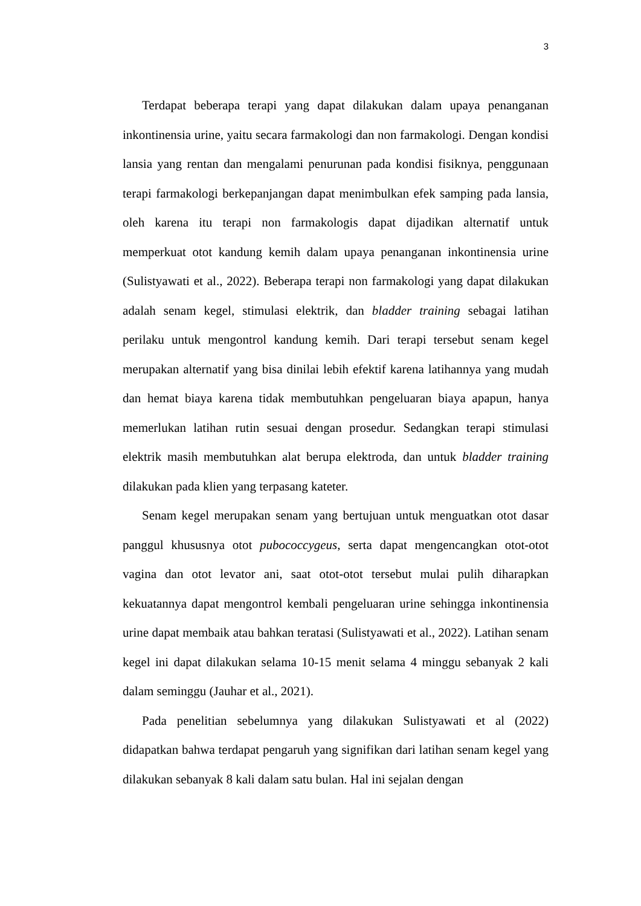3
Terdapat beberapa terapi yang dapat dilakukan dalam upaya penanganan inkontinensia urine, yaitu secara farmakologi dan non farmakologi. Dengan kondisi lansia yang rentan dan mengalami penurunan pada kondisi fisiknya, penggunaan terapi farmakologi berkepanjangan dapat menimbulkan efek samping pada lansia, oleh karena itu terapi non farmakologis dapat dijadikan alternatif untuk memperkuat otot kandung kemih dalam upaya penanganan inkontinensia urine (Sulistyawati et al., 2022). Beberapa terapi non farmakologi yang dapat dilakukan adalah senam kegel, stimulasi elektrik, dan bladder training sebagai latihan perilaku untuk mengontrol kandung kemih. Dari terapi tersebut senam kegel merupakan alternatif yang bisa dinilai lebih efektif karena latihannya yang mudah dan hemat biaya karena tidak membutuhkan pengeluaran biaya apapun, hanya memerlukan latihan rutin sesuai dengan prosedur. Sedangkan terapi stimulasi elektrik masih membutuhkan alat berupa elektroda, dan untuk bladder training dilakukan pada klien yang terpasang kateter.
Senam kegel merupakan senam yang bertujuan untuk menguatkan otot dasar panggul khususnya otot pubococcygeus, serta dapat mengencangkan otot-otot vagina dan otot levator ani, saat otot-otot tersebut mulai pulih diharapkan kekuatannya dapat mengontrol kembali pengeluaran urine sehingga inkontinensia urine dapat membaik atau bahkan teratasi (Sulistyawati et al., 2022). Latihan senam kegel ini dapat dilakukan selama 10-15 menit selama 4 minggu sebanyak 2 kali dalam seminggu (Jauhar et al., 2021).
Pada penelitian sebelumnya yang dilakukan Sulistyawati et al (2022) didapatkan bahwa terdapat pengaruh yang signifikan dari latihan senam kegel yang dilakukan sebanyak 8 kali dalam satu bulan. Hal ini sejalan dengan